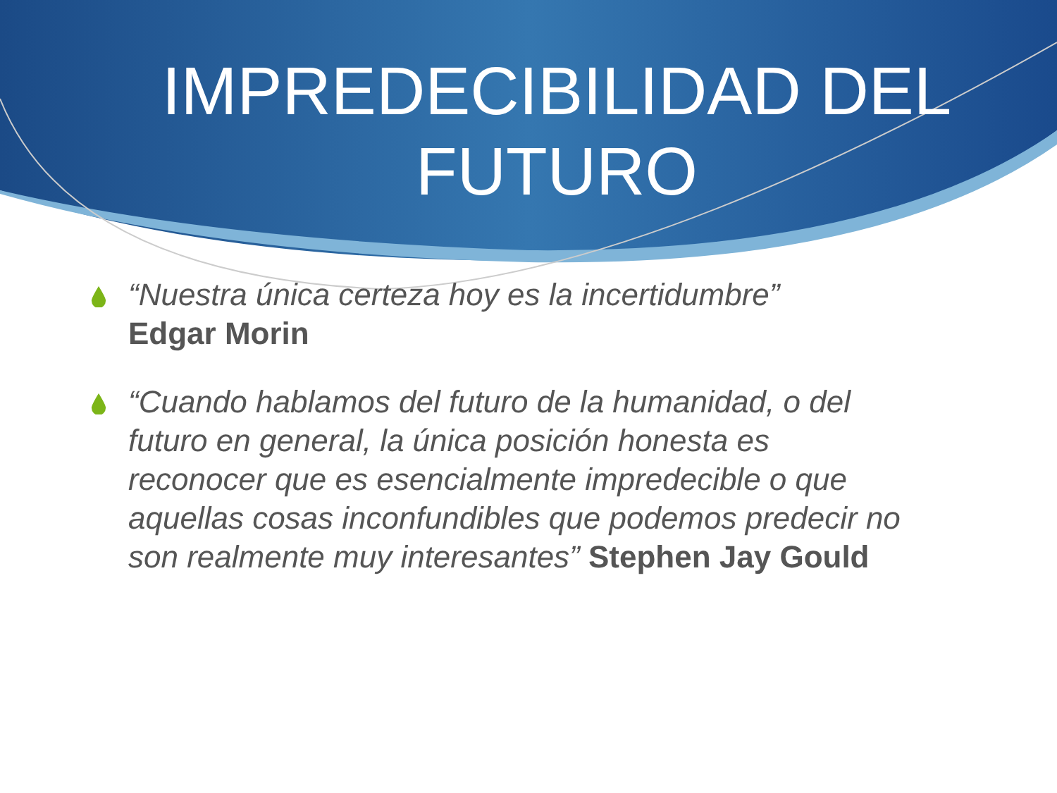IMPREDECIBILIDAD DEL FUTURO
“Nuestra única certeza hoy es la incertidumbre”
Edgar Morin
“Cuando hablamos del futuro de la humanidad, o del futuro en general, la única posición honesta es reconocer que es esencialmente impredecible o que aquellas cosas inconfundibles que podemos predecir no son realmente muy interesantes” Stephen Jay Gould